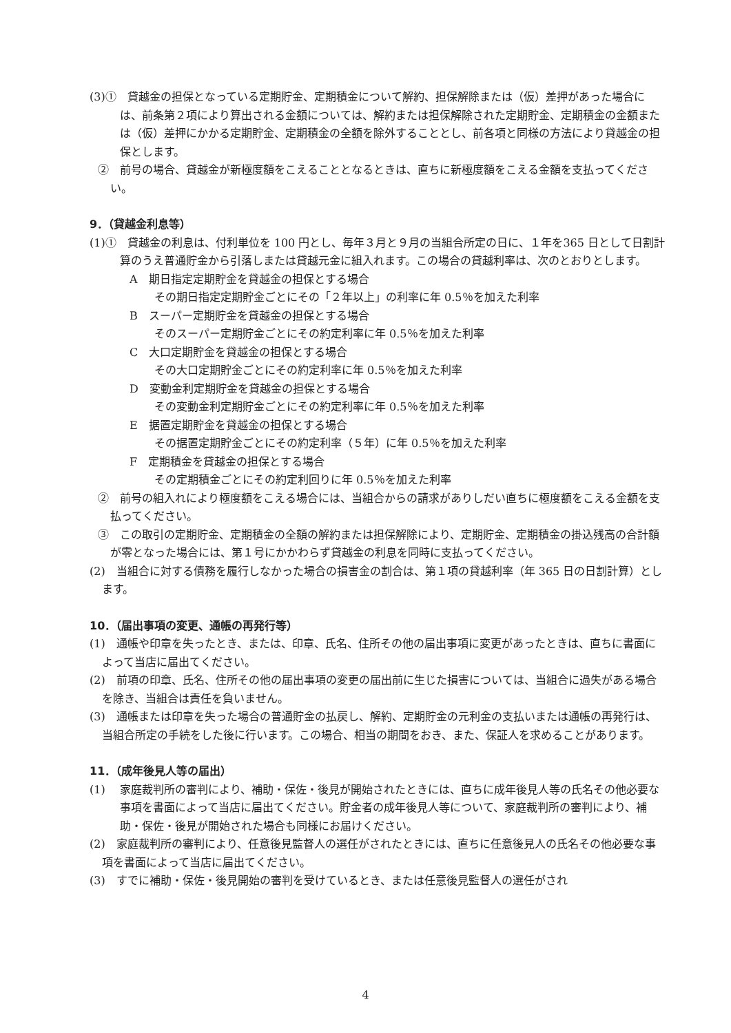(3)①　貸越金の担保となっている定期貯金、定期積金について解約、担保解除または（仮）差押があった場合には、前条第２項により算出される金額については、解約または担保解除された定期貯金、定期積金の金額または（仮）差押にかかる定期貯金、定期積金の全額を除外することとし、前各項と同様の方法により貸越金の担保とします。
②　前号の場合、貸越金が新極度額をこえることとなるときは、直ちに新極度額をこえる金額を支払ってください。
9．（貸越金利息等）
(1)①　貸越金の利息は、付利単位を 100 円とし、毎年３月と９月の当組合所定の日に、１年を365 日として日割計算のうえ普通貯金から引落しまたは貸越元金に組入れます。この場合の貸越利率は、次のとおりとします。
A　期日指定定期貯金を貸越金の担保とする場合
その期日指定定期貯金ごとにその「２年以上」の利率に年 0.5％を加えた利率
B　スーパー定期貯金を貸越金の担保とする場合
そのスーパー定期貯金ごとにその約定利率に年 0.5％を加えた利率
C　大口定期貯金を貸越金の担保とする場合
その大口定期貯金ごとにその約定利率に年 0.5％を加えた利率
D　変動金利定期貯金を貸越金の担保とする場合
その変動金利定期貯金ごとにその約定利率に年 0.5％を加えた利率
E　据置定期貯金を貸越金の担保とする場合
その据置定期貯金ごとにその約定利率（５年）に年 0.5％を加えた利率
F　定期積金を貸越金の担保とする場合
その定期積金ごとにその約定利回りに年 0.5％を加えた利率
②　前号の組入れにより極度額をこえる場合には、当組合からの請求がありしだい直ちに極度額をこえる金額を支払ってください。
③　この取引の定期貯金、定期積金の全額の解約または担保解除により、定期貯金、定期積金の掛込残高の合計額が零となった場合には、第１号にかかわらず貸越金の利息を同時に支払ってください。
(2)　当組合に対する債務を履行しなかった場合の損害金の割合は、第１項の貸越利率（年 365 日の日割計算）とします。
10．（届出事項の変更、通帳の再発行等）
(1)　通帳や印章を失ったとき、または、印章、氏名、住所その他の届出事項に変更があったときは、直ちに書面によって当店に届出てください。
(2)　前項の印章、氏名、住所その他の届出事項の変更の届出前に生じた損害については、当組合に過失がある場合を除き、当組合は責任を負いません。
(3)　通帳または印章を失った場合の普通貯金の払戻し、解約、定期貯金の元利金の支払いまたは通帳の再発行は、当組合所定の手続をした後に行います。この場合、相当の期間をおき、また、保証人を求めることがあります。
11．（成年後見人等の届出）
(1)　 家庭裁判所の審判により、補助・保佐・後見が開始されたときには、直ちに成年後見人等の氏名その他必要な事項を書面によって当店に届出てください。貯金者の成年後見人等について、家庭裁判所の審判により、補助・保佐・後見が開始された場合も同様にお届けください。
(2)　家庭裁判所の審判により、任意後見監督人の選任がされたときには、直ちに任意後見人の氏名その他必要な事項を書面によって当店に届出てください。
(3)　すでに補助・保佐・後見開始の審判を受けているとき、または任意後見監督人の選任がされ
4